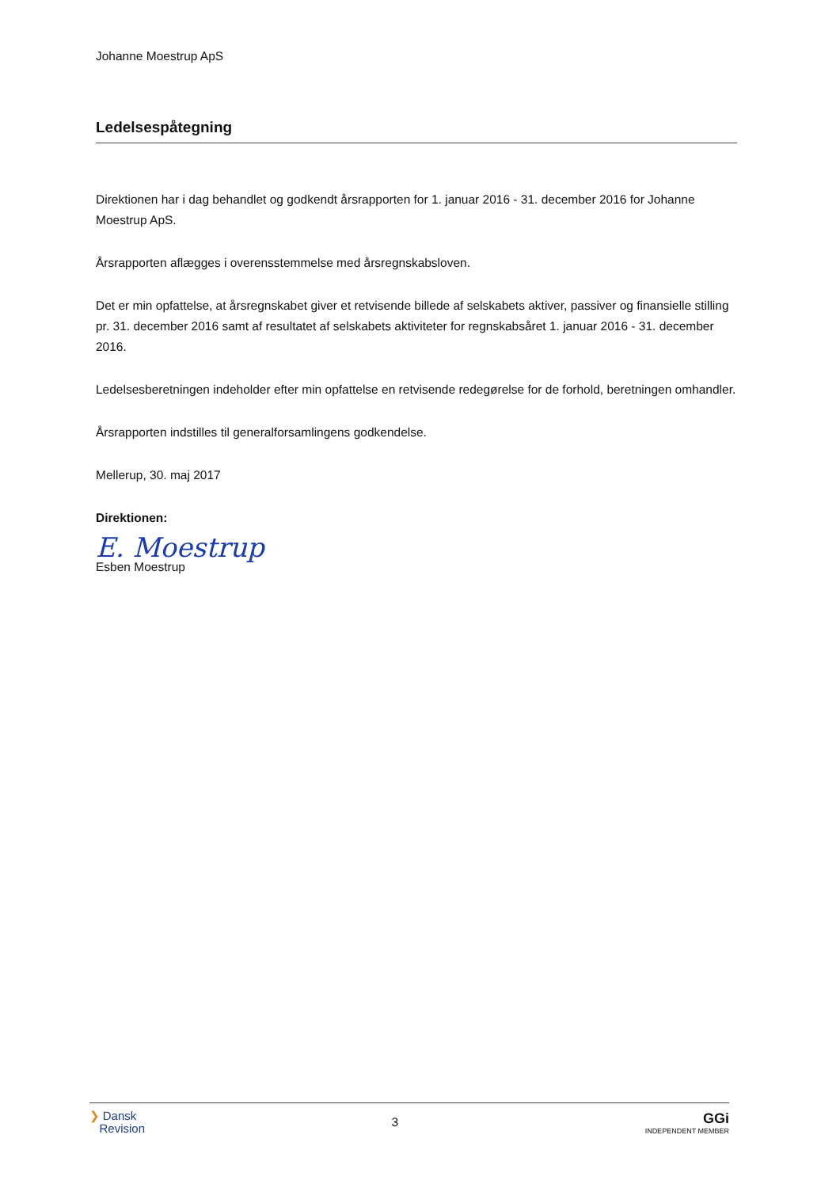Johanne Moestrup ApS
Ledelsespåtegning
Direktionen har i dag behandlet og godkendt årsrapporten for 1. januar 2016 - 31. december 2016 for Johanne Moestrup ApS.
Årsrapporten aflægges i overensstemmelse med årsregnskabsloven.
Det er min opfattelse, at årsregnskabet giver et retvisende billede af selskabets aktiver, passiver og finansielle stilling pr. 31. december 2016 samt af resultatet af selskabets aktiviteter for regnskabsåret 1. januar 2016 - 31. december 2016.
Ledelsesberetningen indeholder efter min opfattelse en retvisende redegørelse for de forhold, beretningen omhandler.
Årsrapporten indstilles til generalforsamlingens godkendelse.
Mellerup, 30. maj 2017
Direktionen:
E. Moestrup
Esben Moestrup
❯ Dansk
Revision
3
GGi
INDEPENDENT MEMBER